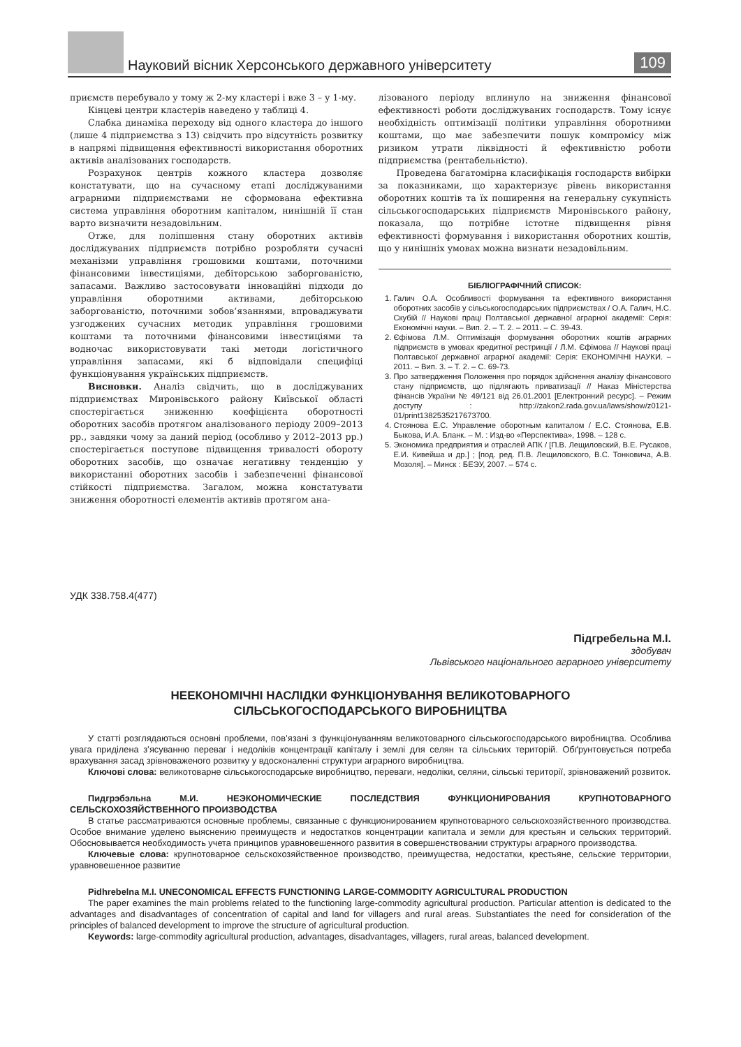Науковий вісник Херсонського державного університету
109
приємств перебувало у тому ж 2-му кластері і вже 3 – у 1-му.
Кінцеві центри кластерів наведено у таблиці 4.
Слабка динаміка переходу від одного кластера до іншого (лише 4 підприємства з 13) свідчить про відсутність розвитку в напрямі підвищення ефективності використання оборотних активів аналізованих господарств.
Розрахунок центрів кожного кластера дозволяє констатувати, що на сучасному етапі досліджуваними аграрними підприємствами не сформована ефективна система управління оборотним капіталом, нинішній її стан варто визначити незадовільним.
Отже, для поліпшення стану оборотних активів досліджуваних підприємств потрібно розробляти сучасні механізми управління грошовими коштами, поточними фінансовими інвестиціями, дебіторською заборгованістю, запасами. Важливо застосовувати інноваційні підходи до управління оборотними активами, дебіторською заборгованістю, поточними зобов’язаннями, впроваджувати узгоджених сучасних методик управління грошовими коштами та поточними фінансовими інвестиціями та водночас використовувати такі методи логістичного управління запасами, які б відповідали специфіці функціонування українських підприємств.
Висновки. Аналіз свідчить, що в досліджуваних підприємствах Миронівського району Київської області спостерігається зниженню коефіцієнта оборотності оборотних засобів протягом аналізованого періоду 2009–2013 рр., завдяки чому за даний період (особливо у 2012–2013 рр.) спостерігається поступове підвищення тривалості обороту оборотних засобів, що означає негативну тенденцію у використанні оборотних засобів і забезпеченні фінансової стійкості підприємства. Загалом, можна констатувати зниження оборотності елементів активів протягом ана-
лізованого періоду вплинуло на зниження фінансової ефективності роботи досліджуваних господарств. Тому існує необхідність оптимізації політики управління оборотними коштами, що має забезпечити пошук компромісу між ризиком утрати ліквідності й ефективністю роботи підприємства (рентабельністю).
Проведена багатомірна класифікація господарств вибірки за показниками, що характеризує рівень використання оборотних коштів та їх поширення на генеральну сукупність сільськогосподарських підприємств Миронівського району, показала, що потрібне істотне підвищення рівня ефективності формування і використання оборотних коштів, що у нинішніх умовах можна визнати незадовільним.
БІБЛІОГРАФІЧНИЙ СПИСОК:
1. Галич О.А. Особливості формування та ефективного використання оборотних засобів у сільськогосподарських підприємствах / О.А. Галич, Н.С. Скубій // Наукові праці Полтавської державної аграрної академії: Серія: Економічні науки. – Вип. 2. – Т. 2. – 2011. – С. 39-43.
2. Єфімова Л.М. Оптимізація формування оборотних коштів аграрних підприємств в умовах кредитної рестрикції / Л.М. Єфімова // Наукові праці Полтавської державної аграрної академії: Серія: ЕКОНОМІЧНІ НАУКИ. – 2011. – Вип. 3. – Т. 2. – С. 69-73.
3. Про затвердження Положення про порядок здійснення аналізу фінансового стану підприємств, що підлягають приватизації // Наказ Міністерства фінансів України № 49/121 від 26.01.2001 [Електронний ресурс]. – Режим доступу : http://zakon2.rada.gov.ua/laws/show/z0121-01/print1382535217673700.
4. Стоянова Е.С. Управление оборотным капиталом / Е.С. Стоянова, Е.В. Быкова, И.А. Бланк. – М. : Изд-во «Перспектива», 1998. – 128 с.
5. Экономика предприятия и отраслей АПК / [П.В. Лещиловский, В.Е. Русаков, Е.И. Кивейша и др.] ; [под. ред. П.В. Лещиловского, В.С. Тонковича, А.В. Мозоля]. – Минск : БЕЭУ, 2007. – 574 с.
УДК 338.758.4(477)
Підгребельна М.І.
здобувач
Львівського національного аграрного університету
НЕЕКОНОМІЧНІ НАСЛІДКИ ФУНКЦІОНУВАННЯ ВЕЛИКОТОВАРНОГО
СІЛЬСЬКОГОСПОДАРСЬКОГО ВИРОБНИЦТВА
У статті розглядаються основні проблеми, пов’язані з функціонуванням великотоварного сільськогосподарського виробництва. Особлива увага приділена з’ясуванню переваг і недоліків концентрації капіталу і землі для селян та сільських територій. Обґрунтовується потреба врахування засад зрівноваженого розвитку у вдосконаленні структури аграрного виробництва.
Ключові слова: великотоварне сільськогосподарське виробництво, переваги, недоліки, селяни, сільські території, зрівноважений розвиток.
Пидгрэбэльна М.И. НЕЭКОНОМИЧЕСКИЕ ПОСЛЕДСТВИЯ ФУНКЦИОНИРОВАНИЯ КРУПНОТОВАРНОГО СЕЛЬСКОХОЗЯЙСТВЕННОГО ПРОИЗВОДСТВА
В статье рассматриваются основные проблемы, связанные с функционированием крупнотоварного сельскохозяйственного производства. Особое внимание уделено выяснению преимуществ и недостатков концентрации капитала и земли для крестьян и сельских территорий. Обосновывается необходимость учета принципов уравновешенного развития в совершенствовании структуры аграрного производства.
Ключевые слова: крупнотоварное сельскохозяйственное производство, преимущества, недостатки, крестьяне, сельские территории, уравновешенное развитие
Pidhrebelna M.I. UNECONOMICAL EFFECTS FUNCTIONING LARGE-COMMODITY AGRICULTURAL PRODUCTION
The paper examines the main problems related to the functioning large-commodity agricultural production. Particular attention is dedicated to the advantages and disadvantages of concentration of capital and land for villagers and rural areas. Substantiates the need for consideration of the principles of balanced development to improve the structure of agricultural production.
Keywords: large-commodity agricultural production, advantages, disadvantages, villagers, rural areas, balanced development.